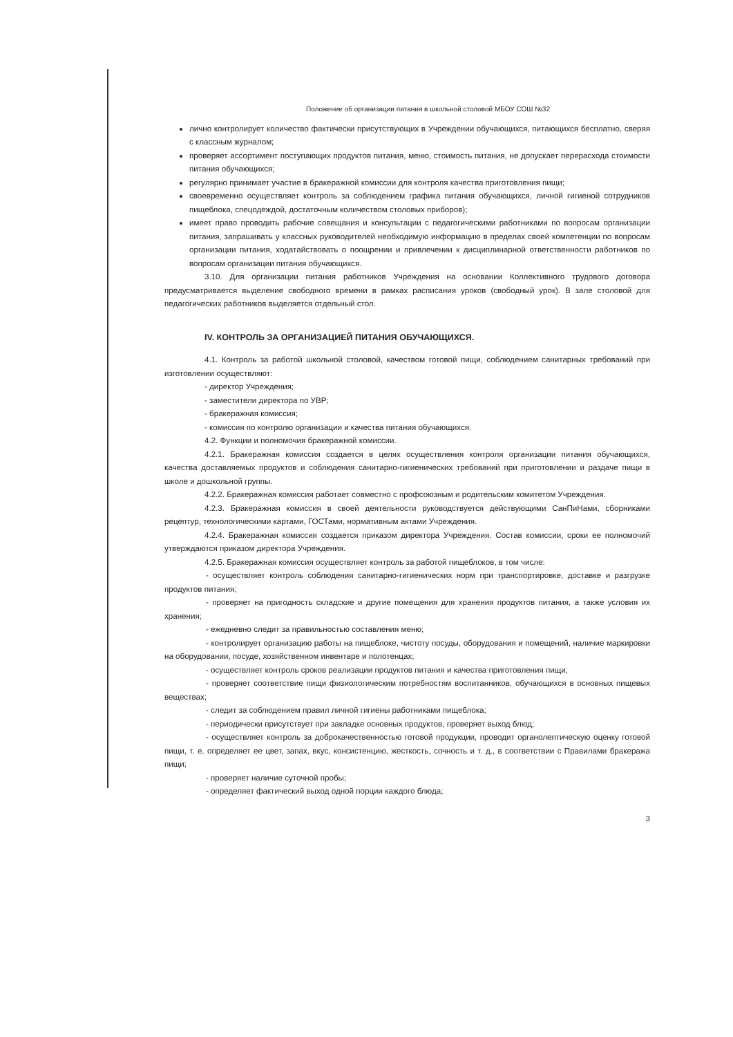Положение об организации питания в школьной столовой МБОУ СОШ №32
лично контролирует количество фактически присутствующих в Учреждении обучающихся, питающихся бесплатно, сверяя с классным журналом;
проверяет ассортимент поступающих продуктов питания, меню, стоимость питания, не допускает перерасхода стоимости питания обучающихся;
регулярно принимает участие в бракеражной комиссии для контроля качества приготовления пищи;
своевременно осуществляет контроль за соблюдением графика питания обучающихся, личной гигиеной сотрудников пищеблока, спецодеждой, достаточным количеством столовых приборов);
имеет право проводить рабочие совещания и консультации с педагогическими работниками по вопросам организации питания, запрашивать у классных руководителей необходимую информацию в пределах своей компетенции по вопросам организации питания, ходатайствовать о поощрении и привлечении к дисциплинарной ответственности работников по вопросам организации питания обучающихся.
3.10. Для организации питания работников Учреждения на основании Коллективного трудового договора предусматривается выделение свободного времени в рамках расписания уроков (свободный урок). В зале столовой для педагогических работников выделяется отдельный стол.
IV. КОНТРОЛЬ ЗА ОРГАНИЗАЦИЕЙ ПИТАНИЯ ОБУЧАЮЩИХСЯ.
4.1. Контроль за работой школьной столовой, качеством готовой пищи, соблюдением санитарных требований при изготовлении осуществляют:
- директор Учреждения;
- заместители директора по УВР;
- бракеражная комиссия;
- комиссия по контролю организации и качества питания обучающихся.
4.2. Функции и полномочия бракеражной комиссии.
4.2.1. Бракеражная комиссия создается в целях осуществления контроля организации питания обучающихся, качества доставляемых продуктов и соблюдения санитарно-гигиенических требований при приготовлении и раздаче пищи в школе и дошкольной группы.
4.2.2. Бракеражная комиссия работает совместно с профсоюзным и родительским комитетом Учреждения.
4.2.3. Бракеражная комиссия в своей деятельности руководствуется действующими СанПиНами, сборниками рецептур, технологическими картами, ГОСТами, нормативным актами Учреждения.
4.2.4. Бракеражная комиссия создается приказом директора Учреждения. Состав комиссии, сроки ее полномочий утверждаются приказом директора Учреждения.
4.2.5. Бракеражная комиссия осуществляет контроль за работой пищеблоков, в том числе:
- осуществляет контроль соблюдения санитарно-гигиенических норм при транспортировке, доставке и разгрузке продуктов питания;
- проверяет на пригодность складские и другие помещения для хранения продуктов питания, а также условия их хранения;
- ежедневно следит за правильностью составления меню;
- контролирует организацию работы на пищеблоке, чистоту посуды, оборудования и помещений, наличие маркировки на оборудовании, посуде, хозяйственном инвентаре и полотенцах;
- осуществляет контроль сроков реализации продуктов питания и качества приготовления пищи;
- проверяет соответствие пищи физиологическим потребностям воспитанников, обучающихся в основных пищевых веществах;
- следит за соблюдением правил личной гигиены работниками пищеблока;
- периодически присутствует при закладке основных продуктов, проверяет выход блюд;
- осуществляет контроль за доброкачественностью готовой продукции, проводит органолептическую оценку готовой пищи, т. е. определяет ее цвет, запах, вкус, консистенцию, жесткость, сочность и т. д., в соответствии с Правилами бракеража пищи;
- проверяет наличие суточной пробы;
- определяет фактический выход одной порции каждого блюда;
3